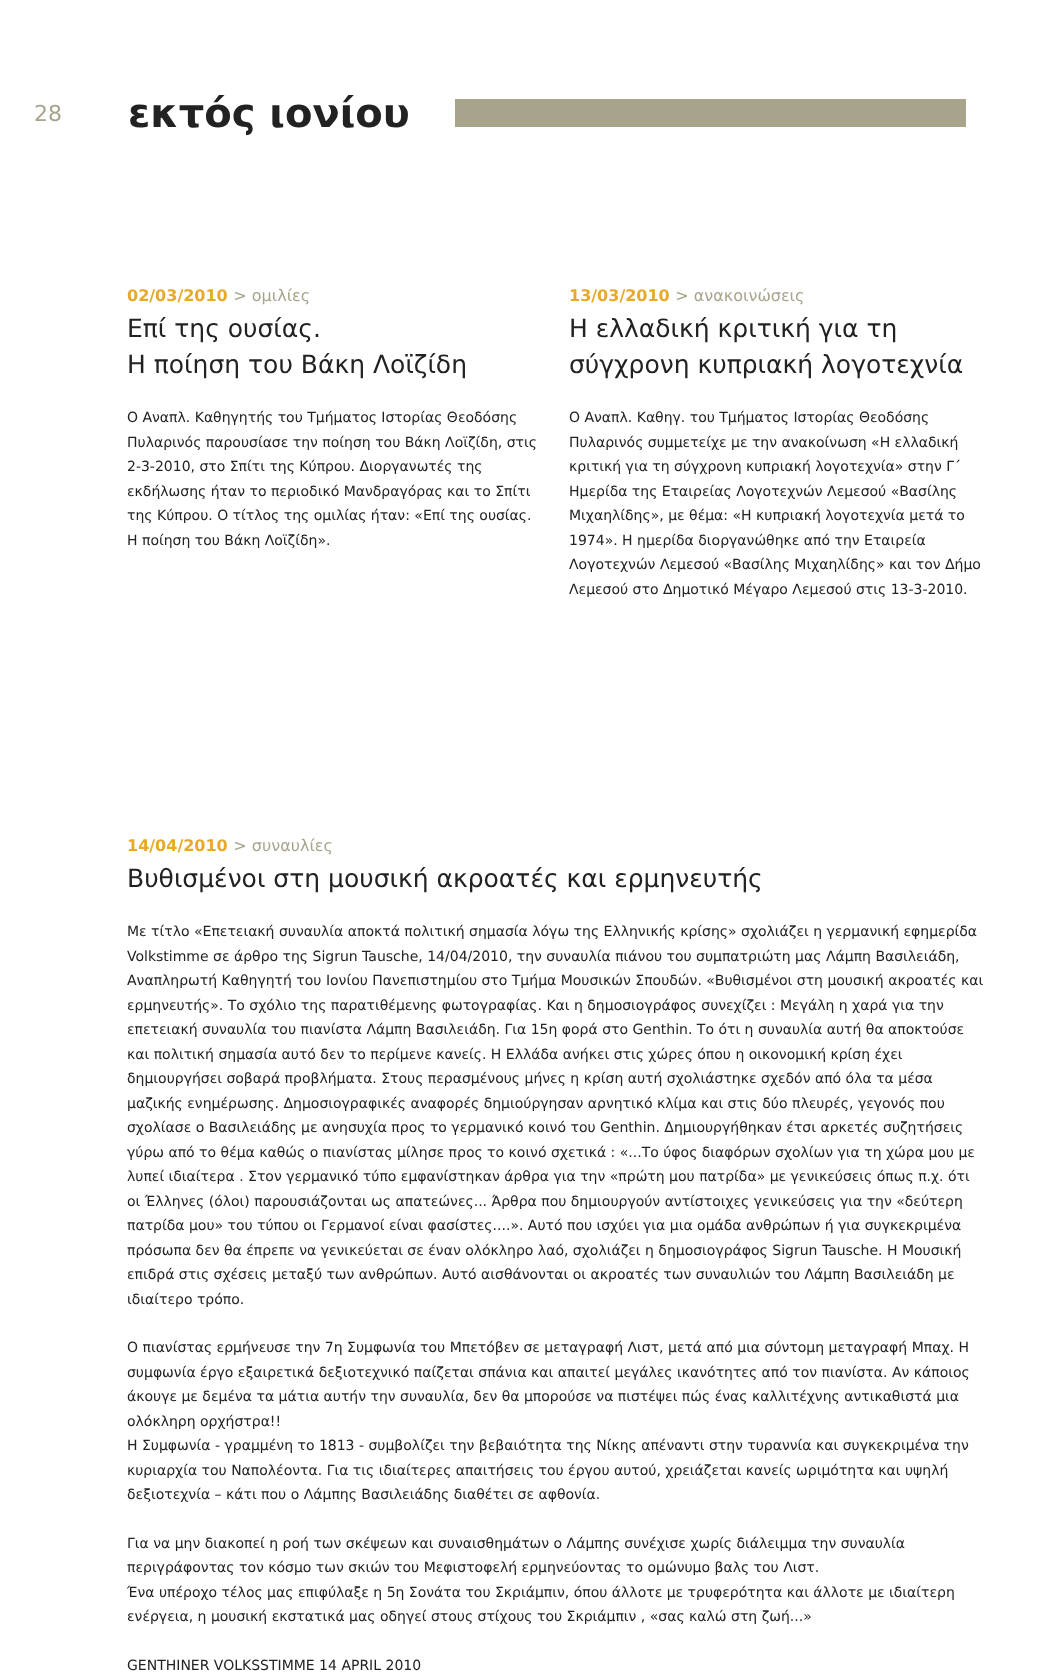28
εκτός ιονίου
02/03/2010 > ομιλίες
Επί της ουσίας.
Η ποίηση του Βάκη Λοϊζίδη
Ο Αναπλ. Καθηγητής του Τμήματος Ιστορίας Θεοδόσης Πυλαρινός παρουσίασε την ποίηση του Βάκη Λοϊζίδη, στις 2-3-2010, στο Σπίτι της Κύπρου. Διοργανωτές της εκδήλωσης ήταν το περιοδικό Μανδραγόρας και το Σπίτι της Κύπρου. Ο τίτλος της ομιλίας ήταν: «Επί της ουσίας. Η ποίηση του Βάκη Λοϊζίδη».
13/03/2010 > ανακοινώσεις
Η ελλαδική κριτική για τη σύγχρονη κυπριακή λογοτεχνία
Ο Αναπλ. Καθηγ. του Τμήματος Ιστορίας Θεοδόσης Πυλαρινός συμμετείχε με την ανακοίνωση «Η ελλαδική κριτική για τη σύγχρονη κυπριακή λογοτεχνία» στην Γ΄ Ημερίδα της Εταιρείας Λογοτεχνών Λεμεσού «Βασίλης Μιχαηλίδης», με θέμα: «Η κυπριακή λογοτεχνία μετά το 1974». Η ημερίδα διοργανώθηκε από την Εταιρεία Λογοτεχνών Λεμεσού «Βασίλης Μιχαηλίδης» και τον Δήμο Λεμεσού στο Δημοτικό Μέγαρο Λεμεσού στις 13-3-2010.
14/04/2010 > συναυλίες
Βυθισμένοι στη μουσική ακροατές και ερμηνευτής
Με τίτλο «Επετειακή συναυλία αποκτά πολιτική σημασία λόγω της Ελληνικής κρίσης» σχολιάζει η γερμανική εφημερίδα Volkstimme σε άρθρο της Sigrun Tausche, 14/04/2010, την συναυλία πιάνου του συμπατριώτη μας Λάμπη Βασιλειάδη, Αναπληρωτή Καθηγητή του Ιονίου Πανεπιστημίου στο Τμήμα Μουσικών Σπουδών. «Βυθισμένοι στη μουσική ακροατές και ερμηνευτής». Το σχόλιο της παρατιθέμενης φωτογραφίας. Και η δημοσιογράφος συνεχίζει : Μεγάλη η χαρά για την επετειακή συναυλία του πιανίστα Λάμπη Βασιλειάδη. Για 15η φορά στο Genthin. Το ότι η συναυλία αυτή θα αποκτούσε και πολιτική σημασία αυτό δεν το περίμενε κανείς. Η Ελλάδα ανήκει στις χώρες όπου η οικονομική κρίση έχει δημιουργήσει σοβαρά προβλήματα. Στους περασμένους μήνες η κρίση αυτή σχολιάστηκε σχεδόν από όλα τα μέσα μαζικής ενημέρωσης. Δημοσιογραφικές αναφορές δημιούργησαν αρνητικό κλίμα και στις δύο πλευρές, γεγονός που σχολίασε ο Βασιλειάδης με ανησυχία προς το γερμανικό κοινό του Genthin. Δημιουργήθηκαν έτσι αρκετές συζητήσεις γύρω από το θέμα καθώς ο πιανίστας μίλησε προς το κοινό σχετικά : «...Το ύφος διαφόρων σχολίων για τη χώρα μου με λυπεί ιδιαίτερα . Στον γερμανικό τύπο εμφανίστηκαν άρθρα για την «πρώτη μου πατρίδα» με γενικεύσεις όπως π.χ. ότι οι Έλληνες (όλοι) παρουσιάζονται ως απατεώνες... Άρθρα που δημιουργούν αντίστοιχες γενικεύσεις για την «δεύτερη πατρίδα μου» του τύπου οι Γερμανοί είναι φασίστες....». Αυτό που ισχύει για μια ομάδα ανθρώπων ή για συγκεκριμένα πρόσωπα δεν θα έπρεπε να γενικεύεται σε έναν ολόκληρο λαό, σχολιάζει η δημοσιογράφος Sigrun Tausche. Η Μουσική επιδρά στις σχέσεις μεταξύ των ανθρώπων. Αυτό αισθάνονται οι ακροατές των συναυλιών του Λάμπη Βασιλειάδη με ιδιαίτερο τρόπο.
Ο πιανίστας ερμήνευσε την 7η Συμφωνία του Μπετόβεν σε μεταγραφή Λιστ, μετά από μια σύντομη μεταγραφή Μπαχ. Η συμφωνία έργο εξαιρετικά δεξιοτεχνικό παίζεται σπάνια και απαιτεί μεγάλες ικανότητες από τον πιανίστα. Αν κάποιος άκουγε με δεμένα τα μάτια αυτήν την συναυλία, δεν θα μπορούσε να πιστέψει πώς ένας καλλιτέχνης αντικαθιστά μια ολόκληρη ορχήστρα!!
Η Συμφωνία - γραμμένη το 1813 - συμβολίζει την βεβαιότητα της Νίκης απέναντι στην τυραννία και συγκεκριμένα την κυριαρχία του Ναπολέοντα. Για τις ιδιαίτερες απαιτήσεις του έργου αυτού, χρειάζεται κανείς ωριμότητα και υψηλή δεξιοτεχνία – κάτι που ο Λάμπης Βασιλειάδης διαθέτει σε αφθονία.
Για να μην διακοπεί η ροή των σκέψεων και συναισθημάτων ο Λάμπης συνέχισε χωρίς διάλειμμα την συναυλία περιγράφοντας τον κόσμο των σκιών του Μεφιστοφελή ερμηνεύοντας το ομώνυμο βαλς του Λιστ.
Ένα υπέροχο τέλος μας επιφύλαξε η 5η Σονάτα του Σκριάμπιν, όπου άλλοτε με τρυφερότητα και άλλοτε με ιδιαίτερη ενέργεια, η μουσική εκστατικά μας οδηγεί στους στίχους του Σκριάμπιν , «σας καλώ στη ζωή...»
GENTHINER VOLKSSTIMME 14 APRIL 2010